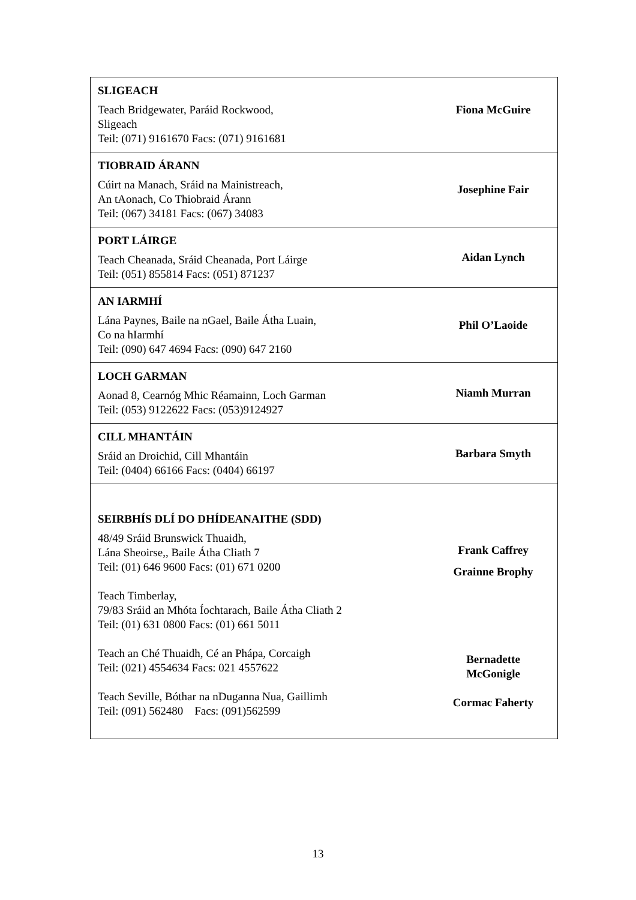| SLIGEACH Teach Bridgewater, Paráid Rockwood, Sligeach Teil: (071) 9161670 Facs: (071) 9161681 | Fiona McGuire |
| TIOBRAID ÁRANN Cúirt na Manach, Sráid na Mainistreach, An tAonach, Co Thiobraid Árann Teil: (067) 34181 Facs: (067) 34083 | Josephine Fair |
| PORT LÁIRGE Teach Cheanada, Sráid Cheanada, Port Láirge Teil: (051) 855814 Facs: (051) 871237 | Aidan Lynch |
| AN IARMHÍ Lána Paynes, Baile na nGael, Baile Átha Luain, Co na hIarmhí Teil: (090) 647 4694 Facs: (090) 647 2160 | Phil O’Laoide |
| LOCH GARMAN Aonad 8, Cearnóg Mhic Réamainn, Loch Garman Teil: (053) 9122622 Facs: (053)9124927 | Niamh Murran |
| CILL MHANTÁIN Sráid an Droichid, Cill Mhantáin Teil: (0404) 66166 Facs: (0404) 66197 | Barbara Smyth |
| SEIRBHÍS DLÍ DO DHÍDEANAITHE (SDD) 48/49 Sráid Brunswick Thuaidh, Lána Sheoirse,, Baile Átha Cliath 7 Teil: (01) 646 9600 Facs: (01) 671 0200 Teach Timberlay, 79/83 Sráid an Mhóta Íochtarach, Baile Átha Cliath 2 Teil: (01) 631 0800 Facs: (01) 661 5011 Teach an Ché Thuaidh, Cé an Phápa, Corcaigh Teil: (021) 4554634 Facs: 021 4557622 Teach Seville, Bóthar na nDuganna Nua, Gaillimh Teil: (091) 562480 Facs: (091)562599 | Frank Caffrey Grainne Brophy Bernadette McGonigle Cormac Faherty |
13